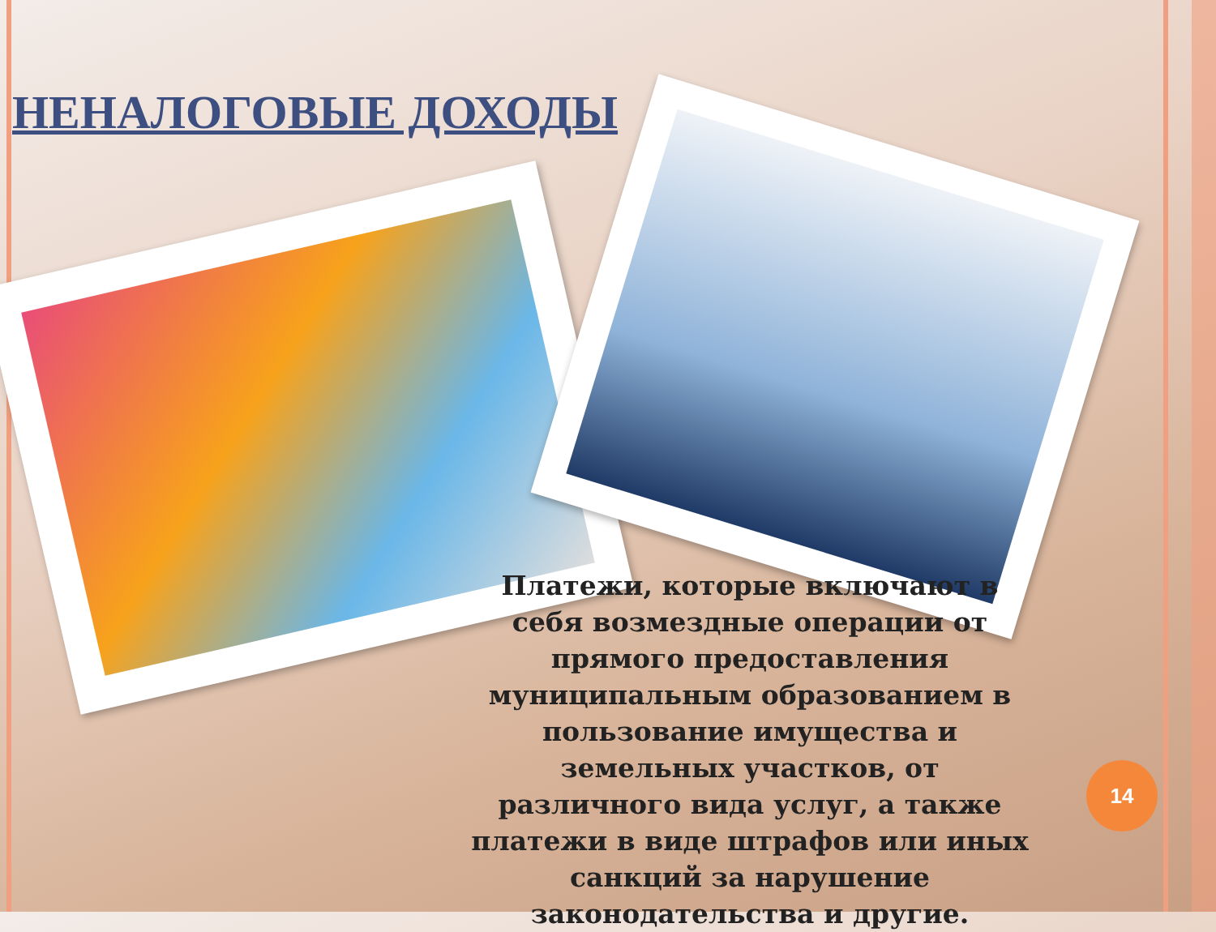НЕНАЛОГОВЫЕ ДОХОДЫ
Платежи, которые включают в себя возмездные операции от прямого предоставления муниципальным образованием в пользование имущества и земельных участков, от различного вида услуг, а также платежи в виде штрафов или иных санкций за нарушение законодательства и другие.
14